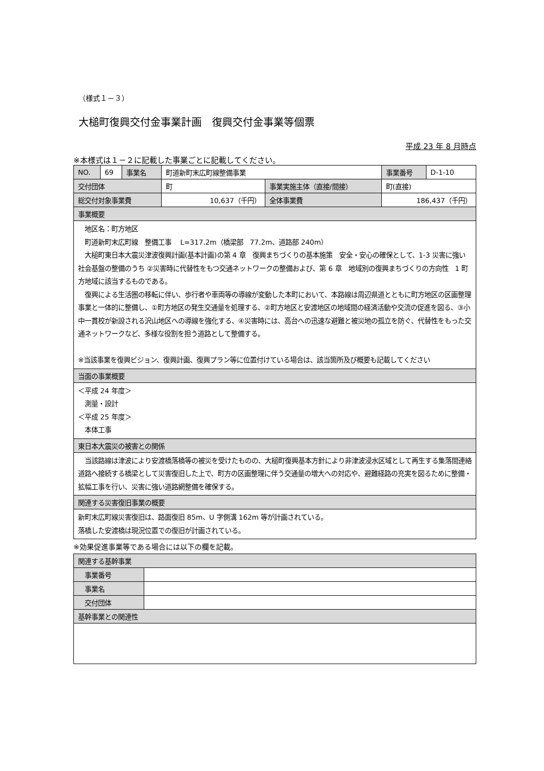（様式１－３）
大槌町復興交付金事業計画　復興交付金事業等個票
平成 23 年 8 月時点
※本様式は１－２に記載した事業ごとに記載してください。
| NO. | 69 | 事業名 | 町道新町末広町線整備事業 | | 事業番号 | D-1-10 |
| 交付団体 | | | 町 | 事業実施主体（直接/間接） | 町(直接) | |
| 総交付対象事業費 | | | 10,637（千円） | 全体事業費 | 186,437（千円） | |
| 事業概要 | | | | | | |
| 地区名：町方地区 町道新町末広町線 整備工事 L=317.2m（橋梁部 77.2m、道路部 240m） 大槌町東日本大震災津波復興計画(基本計画)の第 4 章 復興まちづくりの基本施策 安全・安心の確保として、1-3 災害に強い社会基盤の整備のうち ②災害時に代替性をもつ交通ネットワークの整備および、第 6 章 地域別の復興まちづくりの方向性 1 町方地域に該当するものである。 復興による生活圏の移転に伴い、歩行者や車両等の導線が変動した本町において、本路線は周辺県道とともに町方地区の区画整理事業と一体的に整備し、①町方地区の発生交通量を処理する、②町方地区と安渡地区の地域間の経済活動や交流の促進を図る、③小中一貫校が新設される沢山地区への導線を強化する、④災害時には、高台への迅速な避難と被災地の孤立を防ぐ、代替性をもった交通ネットワークなど、多様な役割を担う道路として整備する。 ※当該事業を復興ビジョン、復興計画、復興プラン等に位置付けている場合は、該当箇所及び概要も記載してください | | | | | | |
| 当面の事業概要 | | | | | | |
| ＜平成 24 年度＞ 測量・設計 ＜平成 25 年度＞ 本体工事 | | | | | | |
| 東日本大震災の被害との関係 | | | | | | |
| 当該路線は津波により安渡橋落橋等の被災を受けたものの、大槌町復興基本方針により非津波浸水区域として再生する集落間連絡道路へ接続する橋梁として災害復旧した上で、町方の区画整理に伴う交通量の増大への対応や、避難経路の充実を図るために整備・拡幅工事を行い、災害に強い道路網整備を確保する。 | | | | | | |
| 関連する災害復旧事業の概要 | | | | | | |
| 新町末広町線災害復旧は、路面復旧 85m、U 字側溝 162m 等が計画されている。 落橋した安渡橋は現況位置での復旧が計画されている。 | | | | | | |
※効果促進事業等である場合には以下の欄を記載。
| 関連する基幹事業 | |
| 事業番号 | |
| 事業名 | |
| 交付団体 | |
| 基幹事業との関連性 | |